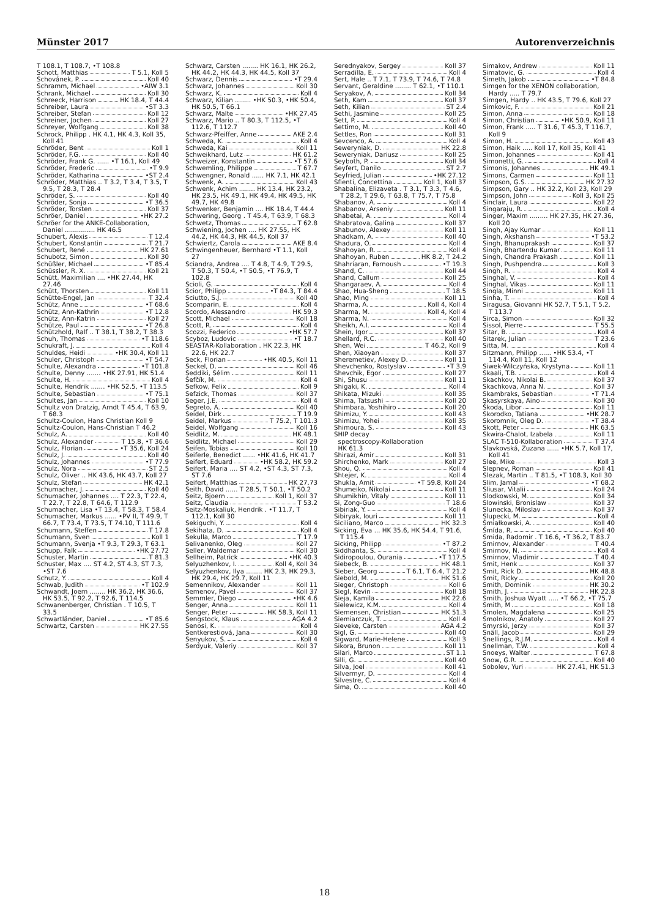Münster 2017 Autorenverzeichnis
T 108.1, T 108.7, •T 108.8
Schott, Matthias T 5.1, Koll 5
Schovánek, P. Koll 40
Schramm, Michael •AIW 3.1
Schrank, Michael Koll 30
Schreeck, Harrison HK 18.4, T 44.4
Schreiber, Laura •ST 3.3
Schreiber, Stefan Koll 12
Schreiner, Jochen Koll 27
Schreyer, Wolfgang Koll 38
Schrock, Philipp . HK 4.1, HK 4.3, Koll 35, Koll 41
Schröder, Bent Koll 1
Schröder, F.G. Koll 40
Schröder, Frank G. ...... •T 16.1, Koll 49
Schröder, Frederic •T 9.9
Schröder, Katharina •ST 2.4
Schröder, Matthias .. T 3.2, T 3.4, T 3.5, T 9.5, T 28.3, T 28.4
Schröder, S. Koll 40
Schröder, Sonja •T 36.5
Schröder, Torsten Koll 37
Schröer, Daniel •HK 27.2
Schröer for the ANKE-Collaboration, Daniel ............... HK 46.5
Schubert, Alexis T 12.4
Schubert, Konstantin T 21.7
Schubert, René HK 27.61
Schubotz, Simon Koll 30
Schüßler, Michael •T 85.4
Schüssler, R. X. Koll 21
Schütt, Maximilian .... •HK 27.44, HK 27.46
Schütt, Thorsten Koll 11
Schütte-Engel, Jan T 32.4
Schütz, Anne •T 68.6
Schütz, Ann-Kathrin •T 12.8
Schütz, Ann-Katrin Koll 27
Schütze, Paul •T 26.8
Schützhold, Ralf .. T 38.1, T 38.2, T 38.3
Schuh, Thomas •T 118.6
Schukraft, J. Koll 4
Schuldes, Heidi •HK 30.4, Koll 11
Schuler, Christoph •T 54.7
Schulte, Alexandra •T 101.8
Schulte, Denny ....... •HK 27.91, HK 51.4
Schulte, H. Koll 4
Schulte, Hendrik ....... •HK 52.5, •T 113.5
Schulte, Sebastian •T 75.1
Schultes, Jan Koll 10
Schultz von Dratzig, Arndt T 45.4, T 63.9, T 68.3
Schultz-Coulon, Hans Christian Koll 9
Schultz-Coulon, Hans-Christian T 46.2
Schulz, A. Koll 40
Schulz, Alexander T 15.8, •T 36.6
Schulz, Florian •T 35.6, Koll 24
Schulz, J. Koll 40
Schulz, Johannes •T 77.9
Schulz, Nora ST 2.5
Schulz, Oliver .. HK 43.6, HK 43.7, Koll 27
Schulz, Stefan HK 42.1
Schumacher, J. Koll 40
Schumacher, Johannes .... T 22.3, T 22.4, T 22.7, T 22.8, T 64.6, T 112.9
Schumacher, Lisa •T 13.4, T 58.3, T 58.4
Schumacher, Markus ...... •PV II, T 49.9, T 66.7, T 73.4, T 73.5, T 74.10, T 111.6
Schumann, Steffen T 17.8
Schumann, Sven Koll 1
Schumann, Svenja •T 9.3, T 29.3, T 63.1
Schupp, Falk •HK 27.72
Schuster, Martin T 81.3
Schuster, Max .... ST 4.2, ST 4.3, ST 7.3, •ST 7.6
Schutz, Y. Koll 4
Schwab, Judith •T 102.9
Schwandt, Joern ........ HK 36.2, HK 36.6, HK 53.5, T 92.2, T 92.6, T 114.5
Schwanenberger, Christian . T 10.5, T 33.5
Schwartländer, Daniel •T 85.6
Schwartz, Carsten HK 27.55
Schwarz, Carsten ........ HK 16.1, HK 26.2, HK 44.2, HK 44.3, HK 44.5, Koll 37
Schwarz, Dennis •T 29.4
Schwarz, Johannes Koll 30
Schwarz, K. Koll 4
Schwarz, Kilian ........ •HK 50.3, •HK 50.4, HK 50.5, T 66.1
Schwarz, Malte •HK 27.45
Schwarz, Mario .. T 80.3, T 112.5, •T 112.6, T 112.7
Schwarz-Pfeiffer, Anne AKE 2.4
Schweda, K. Koll 4
Schweda, Kai Koll 11
Schweikhard, Lutz HK 61.2
Schweizer, Konstantin •T 57.6
Schwemling, Philippe T 67.7
Schwengner, Ronald ...... HK 7.1, HK 42.1
Schwenk, A. Koll 43
Schwenk, Achim ........ HK 13.4, HK 23.2, HK 23.5, HK 49.1, HK 49.4, HK 49.5, HK 49.7, HK 49.8
Schwenker, Benjamin .... HK 18.4, T 44.4
Schwering, Georg . T 45.4, T 63.9, T 68.3
Schwetz, Thomas T 62.8
Schwiening, Jochen .... HK 27.55, HK 44.2, HK 44.3, HK 44.5, Koll 37
Schwiertz, Carola AKE 8.4
Schwingenheuer, Bernhard •T 1.1, Koll 27
Sciandra, Andrea .... T 4.8, T 4.9, T 29.5, T 50.3, T 50.4, •T 50.5, •T 76.9, T 102.8
Scioli, G. Koll 4
Scior, Philipp •T 84.3, T 84.4
Sciutto, S.J. Koll 40
Scomparin, E. Koll 4
Scordo, Alessandro HK 59.3
Scott, Michael Koll 18
Scott, R. Koll 4
Scozzi, Federico •HK 57.7
Scyboz, Ludovic •T 18.7
SEASTAR-Kollaboration . HK 22.3, HK 22.6, HK 22.7
Seck, Florian •HK 40.5, Koll 11
Seckel, D. Koll 46
Seddiki, Sélim Koll 11
Šefčík, M. Koll 4
Sefkow, Felix Koll 9
Sefzick, Thomas Koll 37
Seger, J.E. Koll 4
Segreto, A. Koll 40
Seidel, Dirk T 19.9
Seidel, Markus T 75.2, T 101.3
Seidel, Wolfgang Koll 16
Seidlitz, M. HK 48.1
Seidlitz, Michael Koll 29
Seifen, Tobias Koll 10
Seiferle, Benedict ...... •HK 41.6, HK 41.7
Seifert, Eduard •HK 58.2, HK 59.2
Seifert, Maria .... ST 4.2, •ST 4.3, ST 7.3, ST 7.6
Seifert, Matthias HK 27.73
Seith, David ...... T 28.5, T 50.1, •T 50.2
Seitz, Bjoern Koll 1, Koll 37
Seitz, Claudia T 53.2
Seitz-Moskaliuk, Hendrik . •T 11.7, T 112.1, Koll 30
Sekiguchi, Y. Koll 4
Sekihata, D. Koll 4
Sekulla, Marco T 17.9
Selivanenko, Oleg Koll 27
Seller, Waldemar Koll 30
Sellheim, Patrick •HK 40.3
Selyuzhenkov, I. Koll 4, Koll 34
Selyuzhenkov, Ilya ........ HK 2.3, HK 29.3, HK 29.4, HK 29.7, Koll 11
Semennikov, Alexander Koll 11
Semenov, Pavel Koll 37
Semmler, Diego •HK 4.6
Senger, Anna Koll 11
Senger, Peter HK 58.3, Koll 11
Sengstock, Klaus AGA 4.2
Senosi, K. Koll 4
Sentkerestiová, Jana Koll 30
Senyukov, S. Koll 4
Serdyuk, Valeriy Koll 37
Serednyakov, Sergey Koll 37
Serradilla, E. Koll 4
Sert, Hale .. T 7.1, T 73.9, T 74.6, T 74.8
Servant, Geraldine ........ T 62.1, •T 110.1
Seryakov, A. Koll 34
Seth, Kam Koll 37
Seth, Kilian ST 2.4
Sethi, Jasmine Koll 25
Sett, P. Koll 4
Settimo, M. Koll 40
Settles, Ron Koll 31
Sevcenco, A. Koll 4
Seweryniak, D. HK 22.8
Seweryniak, Dariusz Koll 25
Seyboth, P. Koll 34
Seyfert, Danilo ST 2.7
Seyfried, Julian •HK 27.12
Sfienti, Concettina Koll 1, Koll 37
Shabalina, Elizaveta . T 3.1, T 3.3, T 4.6, T 28.2, T 29.6, T 63.8, T 75.7, T 75.8
Shabanov, A. Koll 4
Shabanov, Arseniy Koll 11
Shabetai, A. Koll 4
Shabratova, Galina Koll 37
Shabunov, Alexey Koll 11
Shadkam, A. Koll 40
Shadura, O. Koll 4
Shahoyan, R. Koll 4
Shahoyan, Ruben HK 8.2, T 24.2
Shahriaran, Farnoush •T 19.3
Shand, C. Koll 44
Shand, Callum Koll 25
Shangaraev, A. Koll 4
Shao, Hua-Sheng T 18.5
Shao, Ming Koll 11
Sharma, A. Koll 4, Koll 4
Sharma, M. Koll 4, Koll 4
Sharma, N. Koll 4
Sheikh, A.I. Koll 4
Shein, Igor Koll 37
Shellard, R.C. Koll 40
Shen, Wei T 46.2, Koll 9
Shen, Xiaoyan Koll 37
Sheremetiev, Alexey D. Koll 11
Shevchenko, Rostyslav •T 3.9
Shevchik, Egor Koll 27
Shi, Shusu Koll 11
Shigaki, K. Koll 4
Shikata, Mizuki Koll 35
Shima, Tatsushi Koll 20
Shimbara, Yoshihiro Koll 20
Shimizu, Y. Koll 43
Shimizu, Yohei Koll 35
Shimoura, S. Koll 43
SHIP decay
spectroscopy-Kollaboration
HK 61.3
Shirazi, Amir Koll 31
Shirchenko, Mark Koll 27
Shou, Q. Koll 4
Shtejer, K. Koll 4
Shukla, Amit •T 59.8, Koll 24
Shumeiko, Nikolai Koll 11
Shumikhin, Vitaly Koll 11
Si, Zong-Guo T 18.6
Sibiriak, Y. Koll 4
Sibiryak, Iouri Koll 11
Siciliano, Marco HK 32.3
Sicking, Eva ... HK 35.6, HK 54.4, T 91.6, T 115.4
Sicking, Philipp •T 87.2
Siddhanta, S. Koll 4
Sidiropoulou, Ourania •T 117.5
Siebeck, B. HK 48.1
Sieber, Georg T 6.1, T 6.4, T 21.2
Siebold, M. HK 51.6
Sieger, Christoph Koll 6
Siegl, Kevin Koll 18
Sieja, Kamila HK 22.6
Sielewicz, K.M. Koll 4
Siemensen, Christian HK 51.3
Siemiarczuk, T. Koll 4
Sieveke, Carsten AGA 4.2
Sigl, G. Koll 40
Sigward, Marie-Helene Koll 3
Sikora, Brunon Koll 11
Silari, Marco ST 1.1
Silli, G. Koll 40
Silva, Joel Koll 41
Silvermyr, D. Koll 4
Silvestre, C. Koll 4
Sima, O. Koll 40
Simakov, Andrew Koll 11
Simatovic, G. Koll 4
Simeth, Jakob •T 84.8
Simgen for the XENON collaboration, Hardy ..... T 79.7
Simgen, Hardy .. HK 43.5, T 79.6, Koll 27
Simkovic, F. Koll 21
Simon, Anna Koll 18
Simon, Christian •HK 50.9, Koll 11
Simon, Frank ..... T 31.6, T 45.3, T 116.7, Koll 9
Simon, H. Koll 43
Simon, Haik ..... Koll 17, Koll 35, Koll 41
Simon, Johannes Koll 41
Simonetti, G. Koll 4
Simonis, Johannes HK 49.1
Simons, Carmen Koll 11
Simpson, G.S. HK 27.32
Simpson, Gary .. HK 32.2, Koll 23, Koll 29
Simpson, John Koll 3, Koll 25
Sinclair, Laura Koll 22
Singaraju, R. Koll 4
Singer, Maxim ......... HK 27.35, HK 27.36, Koll 20
Singh, Ajay Kumar Koll 11
Singh, Akshansh •T 53.2
Singh, Bhanuprakash Koll 37
Singh, Bhartendu Kumar Koll 11
Singh, Chandra Prakash Koll 11
Singh, Pushpendra Koll 3
Singh, R. Koll 4
Singhal, V. Koll 4
Singhal, Vikas Koll 11
Singla, Minni Koll 11
Sinha, T. Koll 4
Siragusa, Giovanni HK 52.7, T 5.1, T 5.2, T 113.7
Sirca, Simon Koll 32
Sissol, Pierre T 55.5
Sitar, B. Koll 4
Sitarek, Julian T 23.6
Sitta, M. Koll 4
Sitzmann, Philipp ...... •HK 53.4, •T 114.4, Koll 11, Koll 12
Siwek-Wilczyńska, Krystyna Koll 11
Skaali, T.B. Koll 4
Skachkov, Nikolai B. Koll 37
Skachkova, Anna N. Koll 37
Skambraks, Sebastian •T 71.4
Skasyrskaya, Aino Koll 30
Škoda, Libor Koll 11
Skorodko, Tatiana •HK 28.7
Skoromnik, Oleg D. •T 38.4
Skott, Peter HK 63.5
Skwira-Chalot, Izabela Koll 11
SLAC T-510-Kollaboration T 37.4
Slavkovská, Zuzana ...... •HK 5.7, Koll 17, Koll 41
Slee, Mike Koll 3
Slepnev, Roman Koll 41
Slezak, Martin .. T 81.5, •T 108.3, Koll 30
Slim, Jamal •T 68.2
Sliusar, Vitalii Koll 24
Slodkowski, M. Koll 34
Slowinski, Bronislaw Koll 37
Slunecka, Miloslav Koll 37
Slupecki, M. Koll 4
Śmiałkowski, A. Koll 40
Šmída, R. Koll 40
Smida, Radomir . T 16.6, •T 36.2, T 83.7
Smirnov, Alexander T 40.4
Smirnov, N. Koll 4
Smirnov, Vladimir T 40.4
Smit, Henk Koll 37
Smit, Rick D. HK 48.8
Smit, Ricky Koll 20
Smith, Dominik HK 30.2
Smith, J. HK 22.8
Smith, Joshua Wyatt ..... •T 66.2, •T 75.7
Smith, M Koll 18
Smolen, Magdalena Koll 25
Smolnikov, Anatoly Koll 27
Smyrski, Jerzy Koll 37
Snäll, Jacob Koll 29
Snellings, R.J.M. Koll 4
Snellman, T.W. Koll 4
Snoeys, Walter T 67.8
Snow, G.R. Koll 40
Sobolev, Yuri HK 27.41, HK 51.3
18